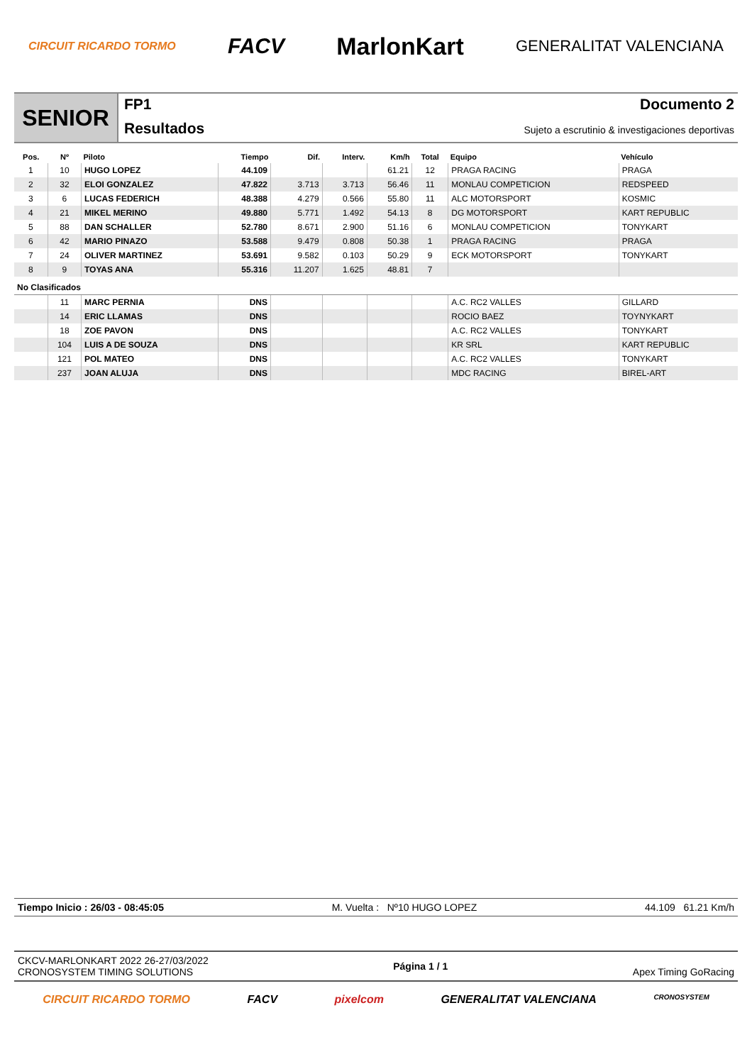CIRCUIT RICARDO TORMO FACV MarlonKart GENERALITAT VALENCIANA
SENIOR
FP1
Resultados
Documento 2
Sujeto a escrutinio & investigaciones deportivas
| Pos. | Nº | Piloto | Tiempo | Dif. | Interv. | Km/h | Total | Equipo | Vehículo |
| --- | --- | --- | --- | --- | --- | --- | --- | --- | --- |
| 1 | 10 | HUGO LOPEZ | 44.109 | | | 61.21 | 12 | PRAGA RACING | PRAGA |
| 2 | 32 | ELOI GONZALEZ | 47.822 | 3.713 | 3.713 | 56.46 | 11 | MONLAU COMPETICION | REDSPEED |
| 3 | 6 | LUCAS FEDERICH | 48.388 | 4.279 | 0.566 | 55.80 | 11 | ALC MOTORSPORT | KOSMIC |
| 4 | 21 | MIKEL MERINO | 49.880 | 5.771 | 1.492 | 54.13 | 8 | DG MOTORSPORT | KART REPUBLIC |
| 5 | 88 | DAN SCHALLER | 52.780 | 8.671 | 2.900 | 51.16 | 6 | MONLAU COMPETICION | TONYKART |
| 6 | 42 | MARIO PINAZO | 53.588 | 9.479 | 0.808 | 50.38 | 1 | PRAGA RACING | PRAGA |
| 7 | 24 | OLIVER MARTINEZ | 53.691 | 9.582 | 0.103 | 50.29 | 9 | ECK MOTORSPORT | TONYKART |
| 8 | 9 | TOYAS ANA | 55.316 | 11.207 | 1.625 | 48.81 | 7 | | |
| No Clasificados | | | | | | | | | |
| | 11 | MARC PERNIA | DNS | | | | | A.C. RC2 VALLES | GILLARD |
| | 14 | ERIC LLAMAS | DNS | | | | | ROCIO BAEZ | TOYNYKART |
| | 18 | ZOE PAVON | DNS | | | | | A.C. RC2 VALLES | TONYKART |
| | 104 | LUIS A DE SOUZA | DNS | | | | | KR SRL | KART REPUBLIC |
| | 121 | POL MATEO | DNS | | | | | A.C. RC2 VALLES | TONYKART |
| | 237 | JOAN ALUJA | DNS | | | | | MDC RACING | BIREL-ART |
Tiempo Inicio : 26/03 - 08:45:05 M. Vuelta : Nº10 HUGO LOPEZ 44.109 61.21 Km/h
CKCV-MARLONKART 2022 26-27/03/2022
CRONOSYSTEM TIMING SOLUTIONS
Página 1 / 1 Apex Timing GoRacing
CIRCUIT RICARDO TORMO FACV pixelcom GENERALITAT VALENCIANA CRONOSYSTEM